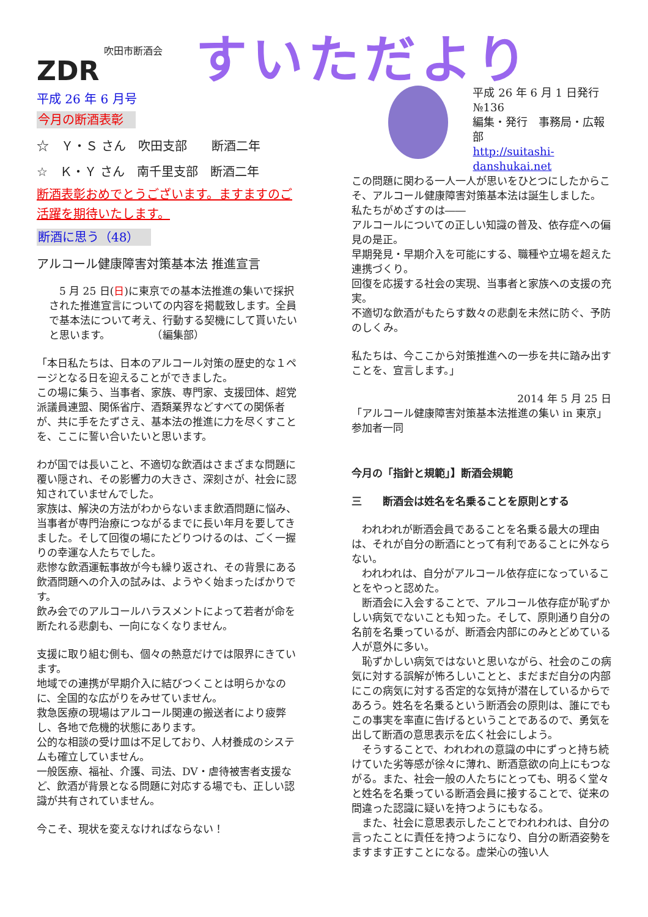ZDR
吹田市断酒会
すいただより
平成 26 年 6 月号
今月の断酒表彰
☆　Ｙ・Ｓ さん　吹田支部　　断酒二年
☆　Ｋ・Ｙ さん　南千里支部　断酒二年
断酒表彰おめでとうございます。ますますのご活躍を期待いたします。
断酒に思う（48）
アルコール健康障害対策基本法 推進宣言
　5 月 25 日(日)に東京での基本法推進の集いで採択された推進宣言についての内容を掲載致します。全員で基本法について考え、行動する契機にして貰いたいと思います。　　　　　（編集部）
「本日私たちは、日本のアルコール対策の歴史的な１ページとなる日を迎えることができました。
この場に集う、当事者、家族、専門家、支援団体、超党派議員連盟、関係省庁、酒類業界などすべての関係者が、共に手をたずさえ、基本法の推進に力を尽くすことを、ここに誓い合いたいと思います。
わが国では長いこと、不適切な飲酒はさまざまな問題に覆い隠され、その影響力の大きさ、深刻さが、社会に認知されていませんでした。
家族は、解決の方法がわからないまま飲酒問題に悩み、当事者が専門治療につながるまでに長い年月を要してきました。そして回復の場にたどりつけるのは、ごく一握りの幸運な人たちでした。
悲惨な飲酒運転事故が今も繰り返され、その背景にある飲酒問題への介入の試みは、ようやく始まったばかりです。
飲み会でのアルコールハラスメントによって若者が命を断たれる悲劇も、一向になくなりません。
支援に取り組む側も、個々の熱意だけでは限界にきています。
地域での連携が早期介入に結びつくことは明らかなのに、全国的な広がりをみせていません。
救急医療の現場はアルコール関連の搬送者により疲弊し、各地で危機的状態にあります。
公的な相談の受け皿は不足しており、人材養成のシステムも確立していません。
一般医療、福祉、介護、司法、DV・虐待被害者支援など、飲酒が背景となる問題に対応する場でも、正しい認識が共有されていません。
今こそ、現状を変えなければならない！
平成 26 年 6 月 1 日発行　№136
編集・発行　事務局・広報部
http://suitashi-danshukai.net
この問題に関わる一人一人が思いをひとつにしたからこそ、アルコール健康障害対策基本法は誕生しました。
私たちがめざすのは――
アルコールについての正しい知識の普及、依存症への偏見の是正。
早期発見・早期介入を可能にする、職種や立場を超えた連携づくり。
回復を応援する社会の実現、当事者と家族への支援の充実。
不適切な飲酒がもたらす数々の悲劇を未然に防ぐ、予防のしくみ。
私たちは、今ここから対策推進への一歩を共に踏み出すことを、宣言します。」
2014 年 5 月 25 日
「アルコール健康障害対策基本法推進の集い in 東京」参加者一同
今月の「指針と規範」】断酒会規範
三　　断酒会は姓名を名乗ることを原則とする
　われわれが断酒会員であることを名乗る最大の理由は、それが自分の断酒にとって有利であることに外ならない。
　われわれは、自分がアルコール依存症になっていることをやっと認めた。
　断酒会に入会することで、アルコール依存症が恥ずかしい病気でないことも知った。そして、原則通り自分の名前を名乗っているが、断酒会内部にのみとどめている人が意外に多い。
　恥ずかしい病気ではないと思いながら、社会のこの病気に対する誤解が怖ろしいことと、まだまだ自分の内部にこの病気に対する否定的な気持が潜在しているからであろう。姓名を名乗るという断酒会の原則は、誰にでもこの事実を率直に告げるということであるので、勇気を出して断酒の意思表示を広く社会にしよう。
　そうすることで、われわれの意識の中にずっと持ち続けていた劣等感が徐々に薄れ、断酒意欲の向上にもつながる。また、社会一般の人たちにとっても、明るく堂々と姓名を名乗っている断酒会員に接することで、従来の間違った認識に疑いを持つようにもなる。
　また、社会に意思表示したことでわれわれは、自分の言ったことに責任を持つようになり、自分の断酒姿勢をますます正すことになる。虚栄心の強い人